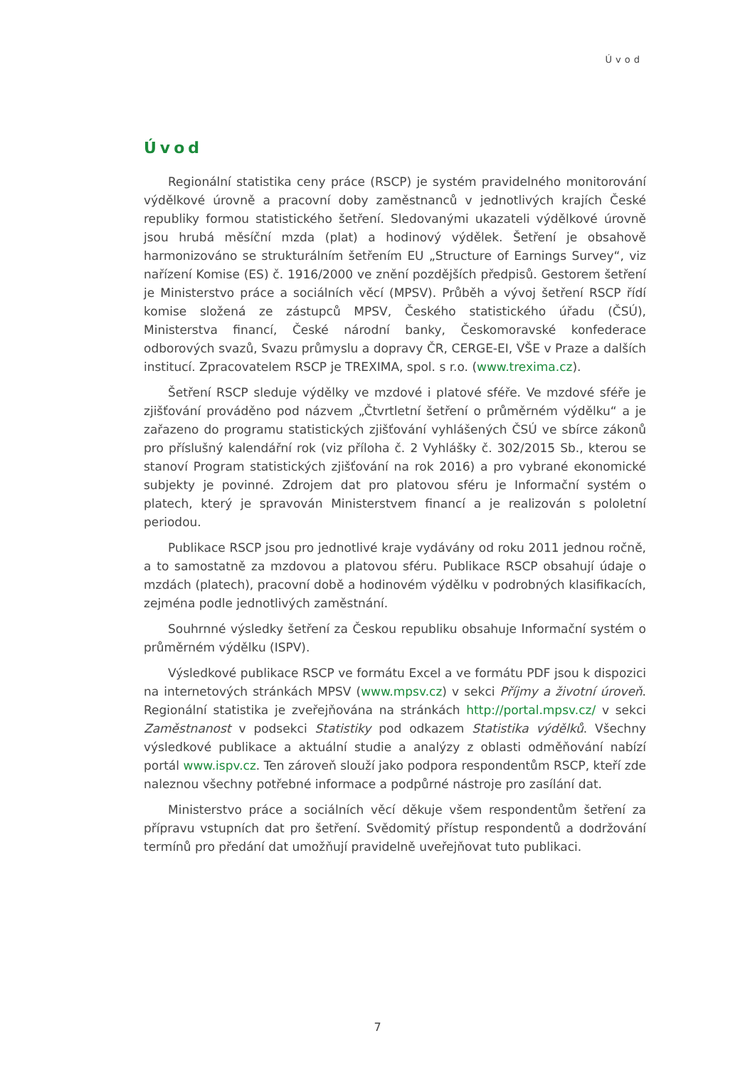Úvod
Úvod
Regionální statistika ceny práce (RSCP) je systém pravidelného monitorování výdělkové úrovně a pracovní doby zaměstnanců v jednotlivých krajích České republiky formou statistického šetření. Sledovanými ukazateli výdělkové úrovně jsou hrubá měsíční mzda (plat) a hodinový výdělek. Šetření je obsahově harmonizováno se strukturálním šetřením EU „Structure of Earnings Survey“, viz nařízení Komise (ES) č. 1916/2000 ve znění pozdějších předpisů. Gestorem šetření je Ministerstvo práce a sociálních věcí (MPSV). Průběh a vývoj šetření RSCP řídí komise složená ze zástupců MPSV, Českého statistického úřadu (ČSÚ), Ministerstva financí, České národní banky, Českomoravské konfederace odborových svazů, Svazu průmyslu a dopravy ČR, CERGE-EI, VŠE v Praze a dalších institucí. Zpracovatelem RSCP je TREXIMA, spol. s r.o. (www.trexima.cz).
Šetření RSCP sleduje výdělky ve mzdové i platové sféře. Ve mzdové sféře je zjišťování prováděno pod názvem „Čtvrtletní šetření o průměrném výdělku“ a je zařazeno do programu statistických zjišťování vyhlášených ČSÚ ve sbírce zákonů pro příslušný kalendářní rok (viz příloha č. 2 Vyhlášky č. 302/2015 Sb., kterou se stanoví Program statistických zjišťování na rok 2016) a pro vybrané ekonomické subjekty je povinné. Zdrojem dat pro platovou sféru je Informační systém o platech, který je spravován Ministerstvem financí a je realizován s pololetní periodou.
Publikace RSCP jsou pro jednotlivé kraje vydávány od roku 2011 jednou ročně, a to samostatně za mzdovou a platovou sféru. Publikace RSCP obsahují údaje o mzdách (platech), pracovní době a hodinovém výdělku v podrobných klasifikacích, zejména podle jednotlivých zaměstnání.
Souhrnné výsledky šetření za Českou republiku obsahuje Informační systém o průměrném výdělku (ISPV).
Výsledkové publikace RSCP ve formátu Excel a ve formátu PDF jsou k dispozici na internetových stránkách MPSV (www.mpsv.cz) v sekci Příjmy a životní úroveň. Regionální statistika je zveřejňována na stránkách http://portal.mpsv.cz/ v sekci Zaměstnanost v podsekci Statistiky pod odkazem Statistika výdělků. Všechny výsledkové publikace a aktuální studie a analýzy z oblasti odměňování nabízí portál www.ispv.cz. Ten zároveň slouží jako podpora respondentům RSCP, kteří zde naleznou všechny potřebné informace a podpůrné nástroje pro zasílání dat.
Ministerstvo práce a sociálních věcí děkuje všem respondentům šetření za přípravu vstupních dat pro šetření. Svědomitý přístup respondentů a dodržování termínů pro předání dat umožňují pravidelně uveřejňovat tuto publikaci.
7